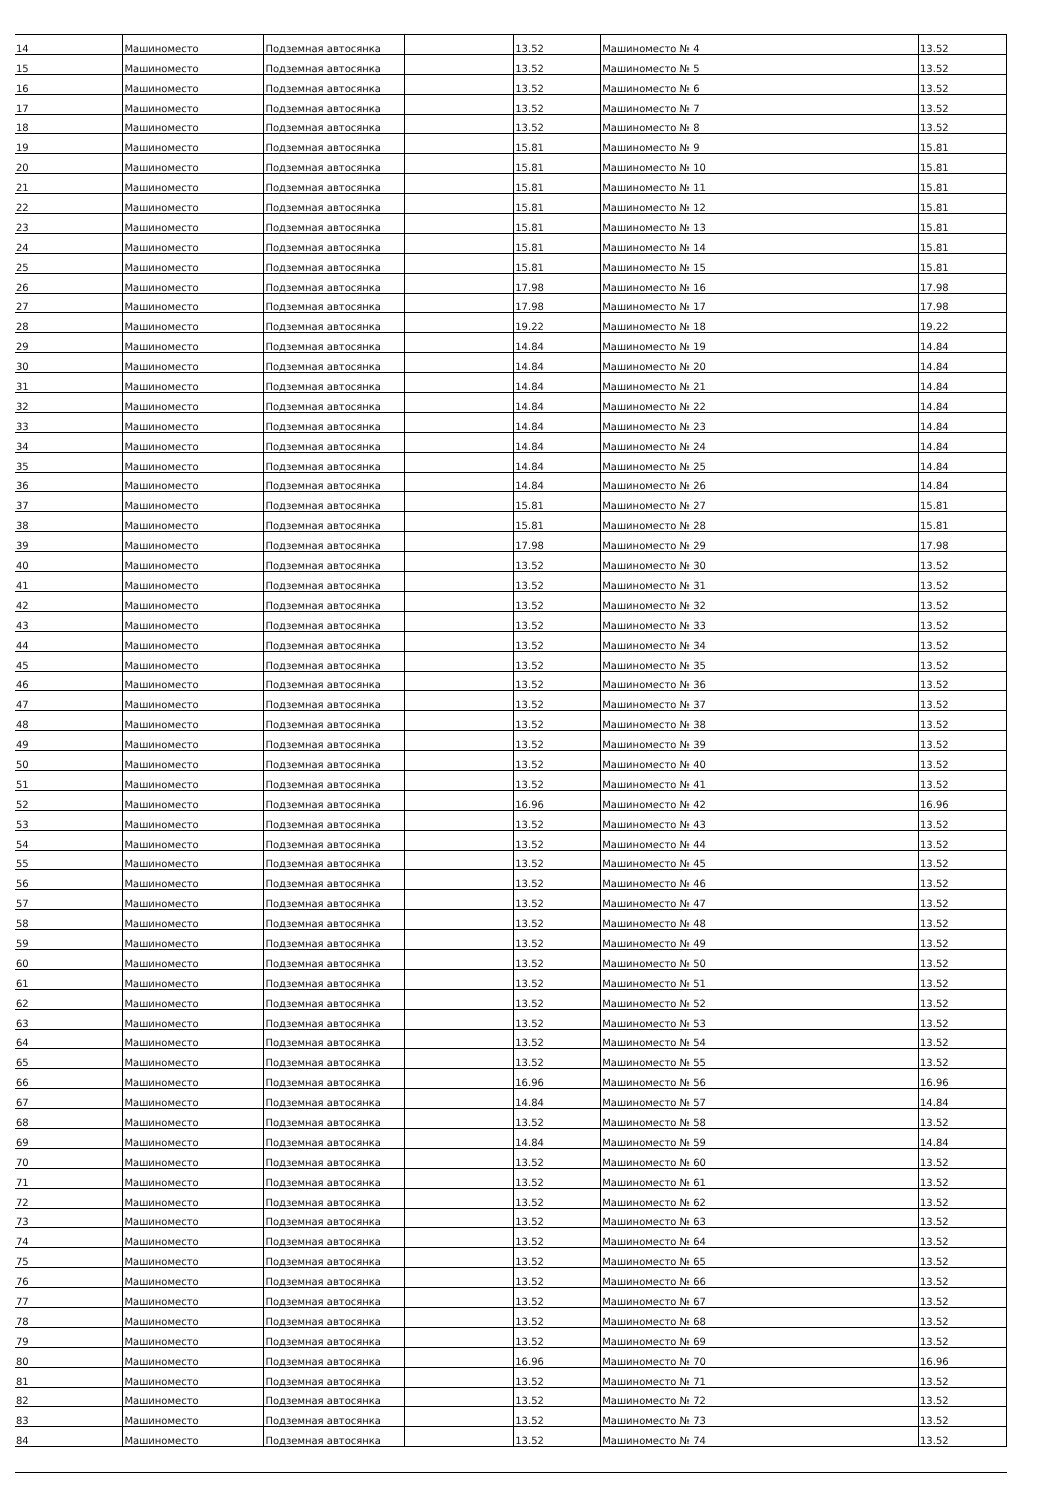| 14 | Машиноместо | Подземная автосянка | | 13.52 | Машиноместо № 4 | 13.52 |
| 15 | Машиноместо | Подземная автосянка | | 13.52 | Машиноместо № 5 | 13.52 |
| 16 | Машиноместо | Подземная автосянка | | 13.52 | Машиноместо № 6 | 13.52 |
| 17 | Машиноместо | Подземная автосянка | | 13.52 | Машиноместо № 7 | 13.52 |
| 18 | Машиноместо | Подземная автосянка | | 13.52 | Машиноместо № 8 | 13.52 |
| 19 | Машиноместо | Подземная автосянка | | 15.81 | Машиноместо № 9 | 15.81 |
| 20 | Машиноместо | Подземная автосянка | | 15.81 | Машиноместо № 10 | 15.81 |
| 21 | Машиноместо | Подземная автосянка | | 15.81 | Машиноместо № 11 | 15.81 |
| 22 | Машиноместо | Подземная автосянка | | 15.81 | Машиноместо № 12 | 15.81 |
| 23 | Машиноместо | Подземная автосянка | | 15.81 | Машиноместо № 13 | 15.81 |
| 24 | Машиноместо | Подземная автосянка | | 15.81 | Машиноместо № 14 | 15.81 |
| 25 | Машиноместо | Подземная автосянка | | 15.81 | Машиноместо № 15 | 15.81 |
| 26 | Машиноместо | Подземная автосянка | | 17.98 | Машиноместо № 16 | 17.98 |
| 27 | Машиноместо | Подземная автосянка | | 17.98 | Машиноместо № 17 | 17.98 |
| 28 | Машиноместо | Подземная автосянка | | 19.22 | Машиноместо № 18 | 19.22 |
| 29 | Машиноместо | Подземная автосянка | | 14.84 | Машиноместо № 19 | 14.84 |
| 30 | Машиноместо | Подземная автосянка | | 14.84 | Машиноместо № 20 | 14.84 |
| 31 | Машиноместо | Подземная автосянка | | 14.84 | Машиноместо № 21 | 14.84 |
| 32 | Машиноместо | Подземная автосянка | | 14.84 | Машиноместо № 22 | 14.84 |
| 33 | Машиноместо | Подземная автосянка | | 14.84 | Машиноместо № 23 | 14.84 |
| 34 | Машиноместо | Подземная автосянка | | 14.84 | Машиноместо № 24 | 14.84 |
| 35 | Машиноместо | Подземная автосянка | | 14.84 | Машиноместо № 25 | 14.84 |
| 36 | Машиноместо | Подземная автосянка | | 14.84 | Машиноместо № 26 | 14.84 |
| 37 | Машиноместо | Подземная автосянка | | 15.81 | Машиноместо № 27 | 15.81 |
| 38 | Машиноместо | Подземная автосянка | | 15.81 | Машиноместо № 28 | 15.81 |
| 39 | Машиноместо | Подземная автосянка | | 17.98 | Машиноместо № 29 | 17.98 |
| 40 | Машиноместо | Подземная автосянка | | 13.52 | Машиноместо № 30 | 13.52 |
| 41 | Машиноместо | Подземная автосянка | | 13.52 | Машиноместо № 31 | 13.52 |
| 42 | Машиноместо | Подземная автосянка | | 13.52 | Машиноместо № 32 | 13.52 |
| 43 | Машиноместо | Подземная автосянка | | 13.52 | Машиноместо № 33 | 13.52 |
| 44 | Машиноместо | Подземная автосянка | | 13.52 | Машиноместо № 34 | 13.52 |
| 45 | Машиноместо | Подземная автосянка | | 13.52 | Машиноместо № 35 | 13.52 |
| 46 | Машиноместо | Подземная автосянка | | 13.52 | Машиноместо № 36 | 13.52 |
| 47 | Машиноместо | Подземная автосянка | | 13.52 | Машиноместо № 37 | 13.52 |
| 48 | Машиноместо | Подземная автосянка | | 13.52 | Машиноместо № 38 | 13.52 |
| 49 | Машиноместо | Подземная автосянка | | 13.52 | Машиноместо № 39 | 13.52 |
| 50 | Машиноместо | Подземная автосянка | | 13.52 | Машиноместо № 40 | 13.52 |
| 51 | Машиноместо | Подземная автосянка | | 13.52 | Машиноместо № 41 | 13.52 |
| 52 | Машиноместо | Подземная автосянка | | 16.96 | Машиноместо № 42 | 16.96 |
| 53 | Машиноместо | Подземная автосянка | | 13.52 | Машиноместо № 43 | 13.52 |
| 54 | Машиноместо | Подземная автосянка | | 13.52 | Машиноместо № 44 | 13.52 |
| 55 | Машиноместо | Подземная автосянка | | 13.52 | Машиноместо № 45 | 13.52 |
| 56 | Машиноместо | Подземная автосянка | | 13.52 | Машиноместо № 46 | 13.52 |
| 57 | Машиноместо | Подземная автосянка | | 13.52 | Машиноместо № 47 | 13.52 |
| 58 | Машиноместо | Подземная автосянка | | 13.52 | Машиноместо № 48 | 13.52 |
| 59 | Машиноместо | Подземная автосянка | | 13.52 | Машиноместо № 49 | 13.52 |
| 60 | Машиноместо | Подземная автосянка | | 13.52 | Машиноместо № 50 | 13.52 |
| 61 | Машиноместо | Подземная автосянка | | 13.52 | Машиноместо № 51 | 13.52 |
| 62 | Машиноместо | Подземная автосянка | | 13.52 | Машиноместо № 52 | 13.52 |
| 63 | Машиноместо | Подземная автосянка | | 13.52 | Машиноместо № 53 | 13.52 |
| 64 | Машиноместо | Подземная автосянка | | 13.52 | Машиноместо № 54 | 13.52 |
| 65 | Машиноместо | Подземная автосянка | | 13.52 | Машиноместо № 55 | 13.52 |
| 66 | Машиноместо | Подземная автосянка | | 16.96 | Машиноместо № 56 | 16.96 |
| 67 | Машиноместо | Подземная автосянка | | 14.84 | Машиноместо № 57 | 14.84 |
| 68 | Машиноместо | Подземная автосянка | | 13.52 | Машиноместо № 58 | 13.52 |
| 69 | Машиноместо | Подземная автосянка | | 14.84 | Машиноместо № 59 | 14.84 |
| 70 | Машиноместо | Подземная автосянка | | 13.52 | Машиноместо № 60 | 13.52 |
| 71 | Машиноместо | Подземная автосянка | | 13.52 | Машиноместо № 61 | 13.52 |
| 72 | Машиноместо | Подземная автосянка | | 13.52 | Машиноместо № 62 | 13.52 |
| 73 | Машиноместо | Подземная автосянка | | 13.52 | Машиноместо № 63 | 13.52 |
| 74 | Машиноместо | Подземная автосянка | | 13.52 | Машиноместо № 64 | 13.52 |
| 75 | Машиноместо | Подземная автосянка | | 13.52 | Машиноместо № 65 | 13.52 |
| 76 | Машиноместо | Подземная автосянка | | 13.52 | Машиноместо № 66 | 13.52 |
| 77 | Машиноместо | Подземная автосянка | | 13.52 | Машиноместо № 67 | 13.52 |
| 78 | Машиноместо | Подземная автосянка | | 13.52 | Машиноместо № 68 | 13.52 |
| 79 | Машиноместо | Подземная автосянка | | 13.52 | Машиноместо № 69 | 13.52 |
| 80 | Машиноместо | Подземная автосянка | | 16.96 | Машиноместо № 70 | 16.96 |
| 81 | Машиноместо | Подземная автосянка | | 13.52 | Машиноместо № 71 | 13.52 |
| 82 | Машиноместо | Подземная автосянка | | 13.52 | Машиноместо № 72 | 13.52 |
| 83 | Машиноместо | Подземная автосянка | | 13.52 | Машиноместо № 73 | 13.52 |
| 84 | Машиноместо | Подземная автосянка | | 13.52 | Машиноместо № 74 | 13.52 |